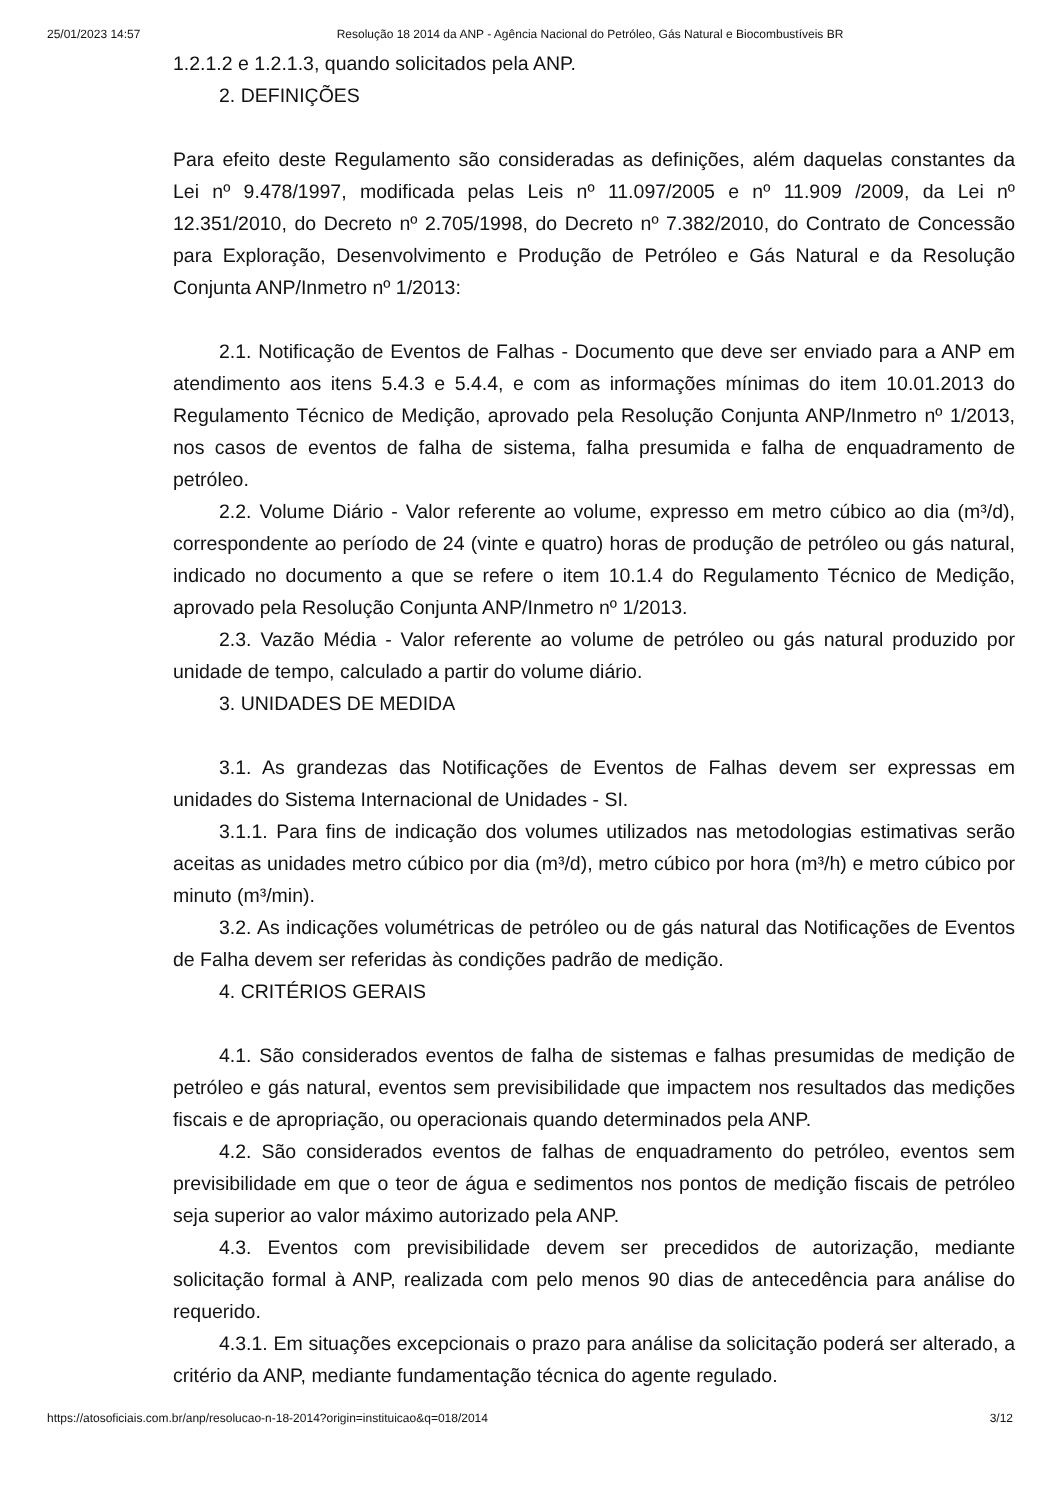25/01/2023 14:57 Resolução 18 2014 da ANP - Agência Nacional do Petróleo, Gás Natural e Biocombustíveis BR
1.2.1.2 e 1.2.1.3, quando solicitados pela ANP.
2. DEFINIÇÕES
Para efeito deste Regulamento são consideradas as definições, além daquelas constantes da Lei nº 9.478/1997, modificada pelas Leis nº 11.097/2005 e nº 11.909 /2009, da Lei nº 12.351/2010, do Decreto nº 2.705/1998, do Decreto nº 7.382/2010, do Contrato de Concessão para Exploração, Desenvolvimento e Produção de Petróleo e Gás Natural e da Resolução Conjunta ANP/Inmetro nº 1/2013:
2.1. Notificação de Eventos de Falhas - Documento que deve ser enviado para a ANP em atendimento aos itens 5.4.3 e 5.4.4, e com as informações mínimas do item 10.01.2013 do Regulamento Técnico de Medição, aprovado pela Resolução Conjunta ANP/Inmetro nº 1/2013, nos casos de eventos de falha de sistema, falha presumida e falha de enquadramento de petróleo.
2.2. Volume Diário - Valor referente ao volume, expresso em metro cúbico ao dia (m³/d), correspondente ao período de 24 (vinte e quatro) horas de produção de petróleo ou gás natural, indicado no documento a que se refere o item 10.1.4 do Regulamento Técnico de Medição, aprovado pela Resolução Conjunta ANP/Inmetro nº 1/2013.
2.3. Vazão Média - Valor referente ao volume de petróleo ou gás natural produzido por unidade de tempo, calculado a partir do volume diário.
3. UNIDADES DE MEDIDA
3.1. As grandezas das Notificações de Eventos de Falhas devem ser expressas em unidades do Sistema Internacional de Unidades - SI.
3.1.1. Para fins de indicação dos volumes utilizados nas metodologias estimativas serão aceitas as unidades metro cúbico por dia (m³/d), metro cúbico por hora (m³/h) e metro cúbico por minuto (m³/min).
3.2. As indicações volumétricas de petróleo ou de gás natural das Notificações de Eventos de Falha devem ser referidas às condições padrão de medição.
4. CRITÉRIOS GERAIS
4.1. São considerados eventos de falha de sistemas e falhas presumidas de medição de petróleo e gás natural, eventos sem previsibilidade que impactem nos resultados das medições fiscais e de apropriação, ou operacionais quando determinados pela ANP.
4.2. São considerados eventos de falhas de enquadramento do petróleo, eventos sem previsibilidade em que o teor de água e sedimentos nos pontos de medição fiscais de petróleo seja superior ao valor máximo autorizado pela ANP.
4.3. Eventos com previsibilidade devem ser precedidos de autorização, mediante solicitação formal à ANP, realizada com pelo menos 90 dias de antecedência para análise do requerido.
4.3.1. Em situações excepcionais o prazo para análise da solicitação poderá ser alterado, a critério da ANP, mediante fundamentação técnica do agente regulado.
https://atosoficiais.com.br/anp/resolucao-n-18-2014?origin=instituicao&q=018/2014 3/12